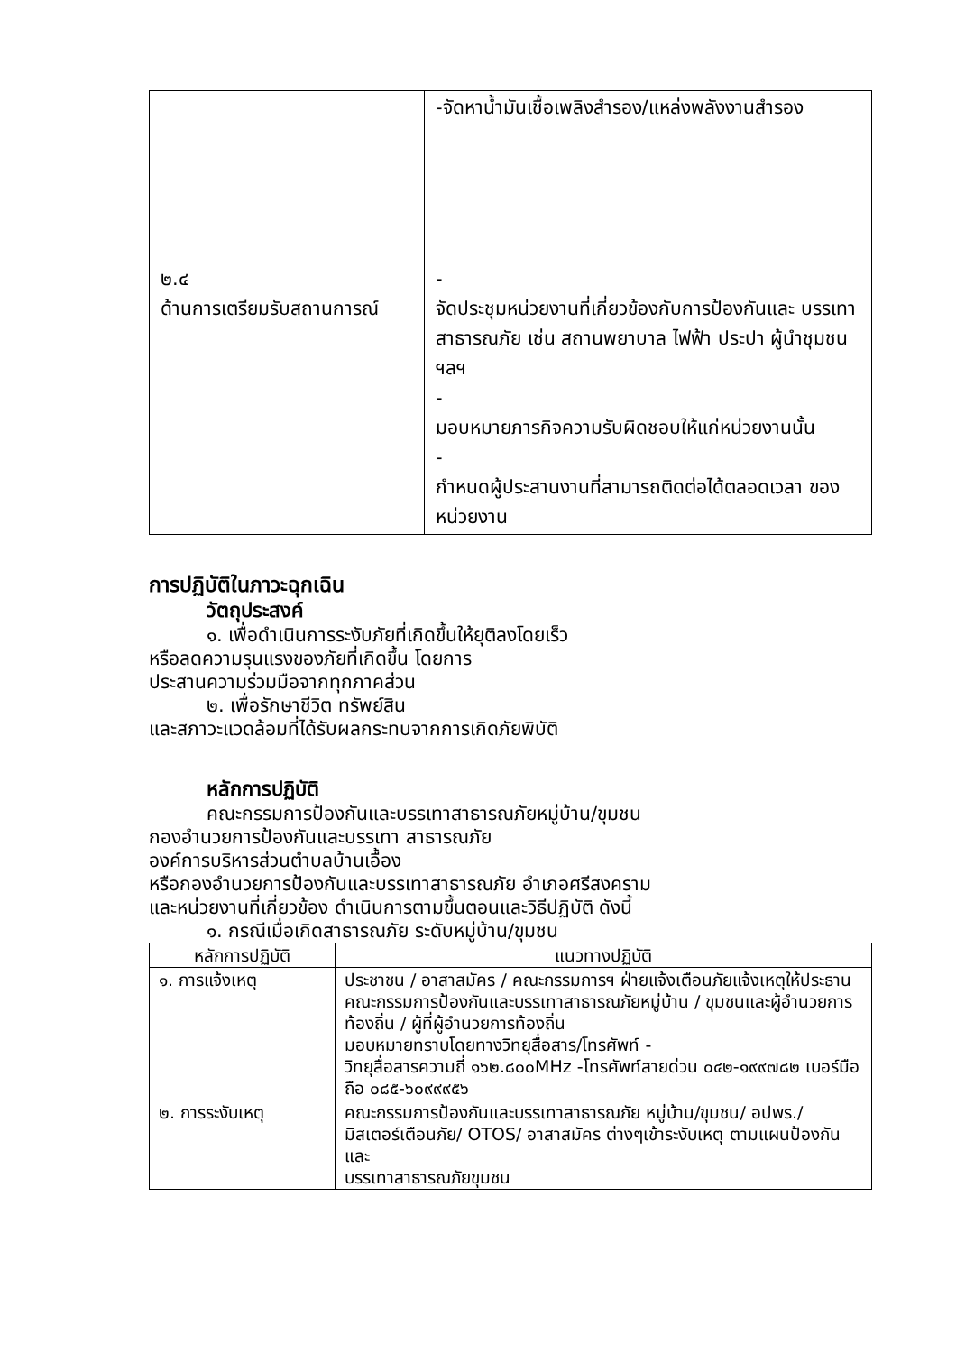| | -จัดหาน้ำมันเชื้อเพลิงสำรอง/แหล่งพลังงานสำรอง |
| ๒.๔ ด้านการเตรียมรับสถานการณ์ | - จัดประชุมหน่วยงานที่เกี่ยวข้องกับการป้องกันและ บรรเทาสาธารณภัย เช่น สถานพยาบาล ไฟฟ้า ประปา ผู้นำชุมชน ฯลฯ - มอบหมายภารกิจความรับผิดชอบให้แก่หน่วยงานนั้น - กำหนดผู้ประสานงานที่สามารถติดต่อได้ตลอดเวลา ของหน่วยงาน |
การปฏิบัติในภาวะฉุกเฉิน
วัตถุประสงค์
๑. เพื่อดำเนินการระงับภัยที่เกิดขึ้นให้ยุติลงโดยเร็ว
หรือลดความรุนแรงของภัยที่เกิดขึ้น โดยการ
ประสานความร่วมมือจากทุกภาคส่วน
๒. เพื่อรักษาชีวิต ทรัพย์สิน
และสภาวะแวดล้อมที่ได้รับผลกระทบจากการเกิดภัยพิบัติ
หลักการปฏิบัติ
คณะกรรมการป้องกันและบรรเทาสาธารณภัยหมู่บ้าน/ขุมชน
กองอำนวยการป้องกันและบรรเทา สาธารณภัย
องค์การบริหารส่วนตำบลบ้านเอื้อง
หรือกองอำนวยการป้องกันและบรรเทาสาธารณภัย อำเภอศรีสงคราม
และหน่วยงานที่เกี่ยวข้อง ดำเนินการตามขึ้นตอนและวิธีปฏิบัติ ดังนี้
๑. กรณีเมื่อเกิดสาธารณภัย ระดับหมู่บ้าน/ขุมชน
| หลักการปฏิบัติ | แนวทางปฏิบัติ |
| --- | --- |
| ๑. การแจ้งเหตุ | ประชาชน / อาสาสมัคร / คณะกรรมการฯ ฝ่ายแจ้งเตือนภัยแจ้งเหตุให้ประธานคณะกรรมการป้องกันและบรรเทาสาธารณภัยหมู่บ้าน / ขุมชนและผู้อำนวยการท้องถิ่น / ผู้ที่ผู้อำนวยการท้องถิ่น มอบหมายทราบโดยทางวิทยุสื่อสาร/โทรศัพท์ - วิทยุสื่อสารความถี่ ๑๖๒.๘๐๐MHz -โทรศัพท์สายด่วน ๐๔๒-๑๙๙๗๘๒ เบอร์มือถือ ๐๘๕-๖๐๙๙๙๕๖ |
| ๒. การระงับเหตุ | คณะกรรมการป้องกันและบรรเทาสาธารณภัย หมู่บ้าน/ขุมชน/ อปพร./ มิสเตอร์เตือนภัย/ OTOS/ อาสาสมัคร ต่างๆเข้าระงับเหตุ ตามแผนป้องกันและ บรรเทาสาธารณภัยขุมชน |